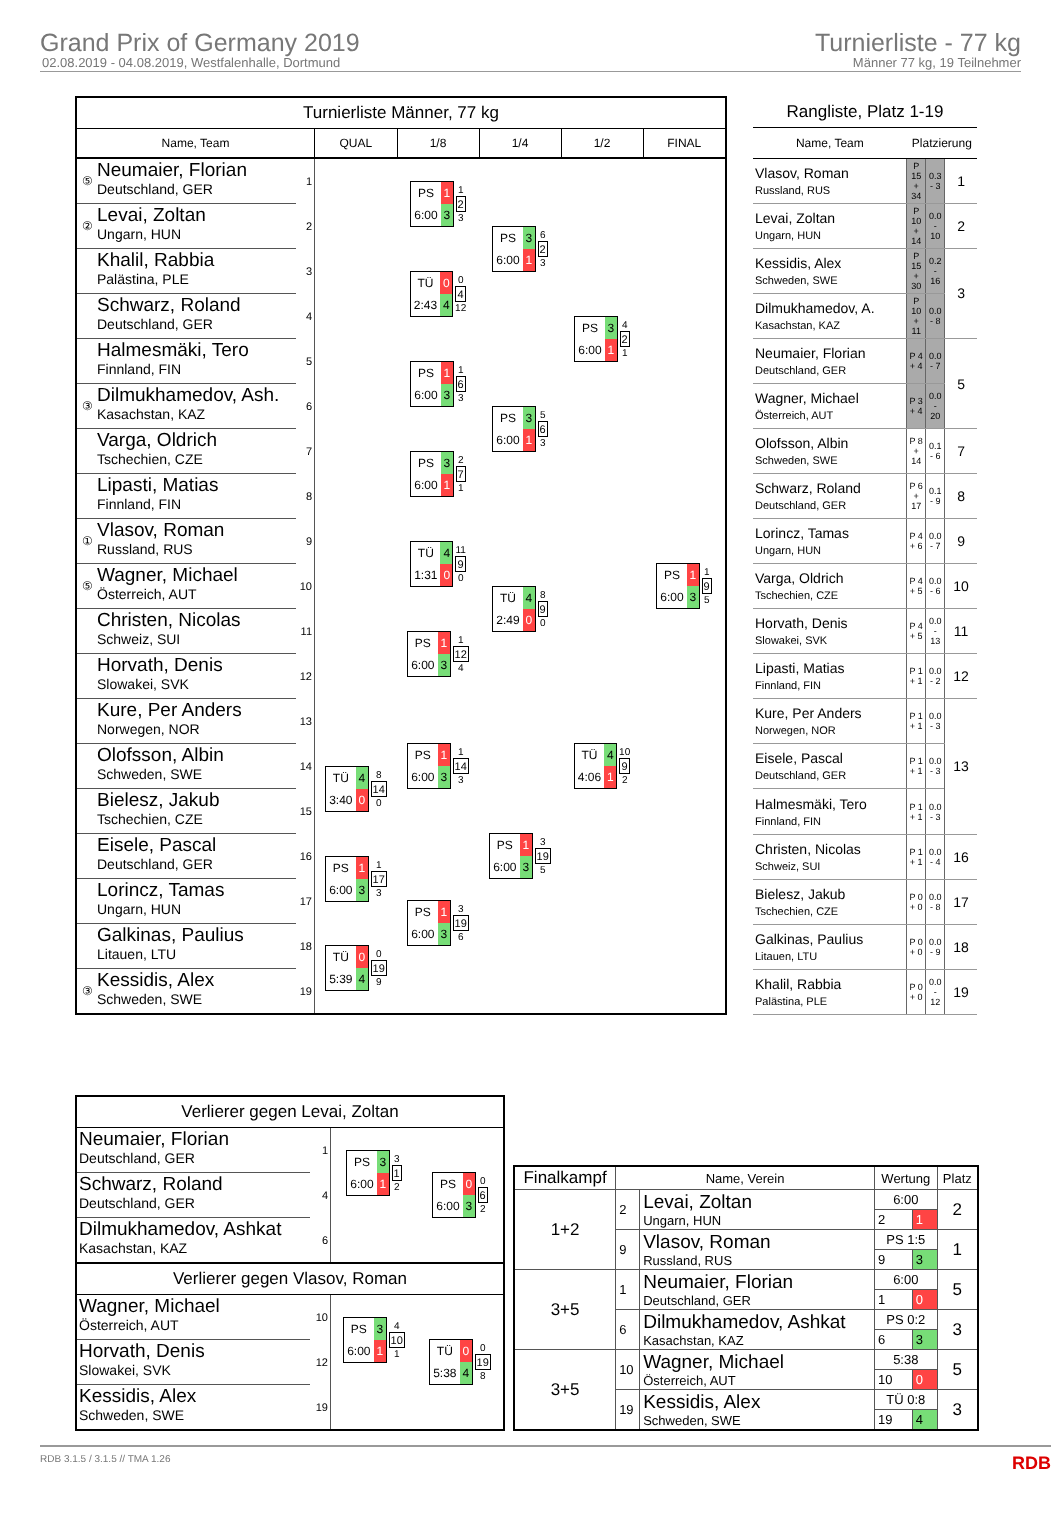Grand Prix of Germany 2019
02.08.2019 - 04.08.2019, Westfalenhalle, Dortmund
Turnierliste - 77 kg
Männer 77 kg, 19 Teilnehmer
| Turnierliste Männer, 77 kg | | | | | | | |
| Name, Team | | | QUAL | 1/8 | 1/4 | 1/2 | FINAL |
| ⑤ | Neumaier, Florian Deutschland, GER | 1 | | PS 1 6:00 3 1 2 3 | PS 3 6:00 1 6 2 3 | PS 3 6:00 1 4 2 1 | PS 1 6:00 3 1 9 5 |
| ② | Levai, Zoltan Ungarn, HUN | 2 | | | | | |
| | Khalil, Rabbia Palästina, PLE | 3 | | TÜ 0 2:43 4 0 4 12 | | | |
| | Schwarz, Roland Deutschland, GER | 4 | | | | | |
| | Halmesmäki, Tero Finnland, FIN | 5 | | PS 1 6:00 3 1 6 3 | PS 3 6:00 1 5 6 3 | | |
| ③ | Dilmukhamedov, Ash. Kasachstan, KAZ | 6 | | | | | |
| | Varga, Oldrich Tschechien, CZE | 7 | | PS 3 6:00 1 2 7 1 | | | |
| | Lipasti, Matias Finnland, FIN | 8 | | | | | |
| ① | Vlasov, Roman Russland, RUS | 9 | | TÜ 4 1:31 0 11 9 0 | TÜ 4 2:49 0 8 9 0 | TÜ 4 4:06 1 10 9 2 | |
| ⑤ | Wagner, Michael Österreich, AUT | 10 | | | | | |
| | Christen, Nicolas Schweiz, SUI | 11 | | PS 1 6:00 3 1 12 4 | | | |
| | Horvath, Denis Slowakei, SVK | 12 | | | | | |
| | Kure, Per Anders Norwegen, NOR | 13 | | PS 1 6:00 3 1 14 3 | PS 1 6:00 3 3 19 5 | | |
| | Olofsson, Albin Schweden, SWE | 14 | TÜ 4 3:40 0 8 14 0 | | | | |
| | Bielesz, Jakub Tschechien, CZE | 15 | | | | | |
| | Eisele, Pascal Deutschland, GER | 16 | PS 1 6:00 3 1 17 3 | PS 1 6:00 3 3 19 6 | | | |
| | Lorincz, Tamas Ungarn, HUN | 17 | | | | | |
| | Galkinas, Paulius Litauen, LTU | 18 | TÜ 0 5:39 4 0 19 9 | | | | |
| ③ | Kessidis, Alex Schweden, SWE | 19 | | | | | |
| Rangliste, Platz 1-19 | | | |
| Name, Team | Platzierung | | |
| Vlasov, Roman Russland, RUS | P 15 + 34 | 0.3 - 3 | 1 |
| Levai, Zoltan Ungarn, HUN | P 10 + 14 | 0.0 - 10 | 2 |
| Kessidis, Alex Schweden, SWE | P 15 + 30 | 0.2 - 16 | 3 |
| Dilmukhamedov, A. Kasachstan, KAZ | P 10 + 11 | 0.0 - 8 | |
| Neumaier, Florian Deutschland, GER | P 4 + 4 | 0.0 - 7 | 5 |
| Wagner, Michael Österreich, AUT | P 3 + 4 | 0.0 - 20 | |
| Olofsson, Albin Schweden, SWE | P 8 + 14 | 0.1 - 6 | 7 |
| Schwarz, Roland Deutschland, GER | P 6 + 17 | 0.1 - 9 | 8 |
| Lorincz, Tamas Ungarn, HUN | P 4 + 6 | 0.0 - 7 | 9 |
| Varga, Oldrich Tschechien, CZE | P 4 + 5 | 0.0 - 6 | 10 |
| Horvath, Denis Slowakei, SVK | P 4 + 5 | 0.0 - 13 | 11 |
| Lipasti, Matias Finnland, FIN | P 1 + 1 | 0.0 - 2 | 12 |
| Kure, Per Anders Norwegen, NOR | P 1 + 1 | 0.0 - 3 | 13 |
| Eisele, Pascal Deutschland, GER | P 1 + 1 | 0.0 - 3 | |
| Halmesmäki, Tero Finnland, FIN | P 1 + 1 | 0.0 - 3 | |
| Christen, Nicolas Schweiz, SUI | P 1 + 1 | 0.0 - 4 | 16 |
| Bielesz, Jakub Tschechien, CZE | P 0 + 0 | 0.0 - 8 | 17 |
| Galkinas, Paulius Litauen, LTU | P 0 + 0 | 0.0 - 9 | 18 |
| Khalil, Rabbia Palästina, PLE | P 0 + 0 | 0.0 - 12 | 19 |
| Verlierer gegen Levai, Zoltan | | | |
| Neumaier, Florian Deutschland, GER | 1 | PS 3 6:00 1 3 1 2 | PS 0 6:00 3 0 6 2 |
| Schwarz, Roland Deutschland, GER | 4 | | |
| Dilmukhamedov, Ashkat Kasachstan, KAZ | 6 | | |
| Verlierer gegen Vlasov, Roman | | | |
| Wagner, Michael Österreich, AUT | 10 | PS 3 6:00 1 4 10 1 | TÜ 0 5:38 4 0 19 8 |
| Horvath, Denis Slowakei, SVK | 12 | | |
| Kessidis, Alex Schweden, SWE | 19 | | |
| Finalkampf | Name, Verein | | Wertung | | Platz |
| --- | --- | --- | --- | --- | --- |
| 1+2 | 2 | Levai, Zoltan Ungarn, HUN | 6:00 | | 2 |
| | | | 2 | 1 | |
| | 9 | Vlasov, Roman Russland, RUS | PS 1:5 | | 1 |
| | | | 9 | 3 | |
| 3+5 | 1 | Neumaier, Florian Deutschland, GER | 6:00 | | 5 |
| | | | 1 | 0 | |
| | 6 | Dilmukhamedov, Ashkat Kasachstan, KAZ | PS 0:2 | | 3 |
| | | | 6 | 3 | |
| 3+5 | 10 | Wagner, Michael Österreich, AUT | 5:38 | | 5 |
| | | | 10 | 0 | |
| | 19 | Kessidis, Alex Schweden, SWE | TÜ 0:8 | | 3 |
| | | | 19 | 4 | |
RDB 3.1.5 / 3.1.5 // TMA 1.26 RDB